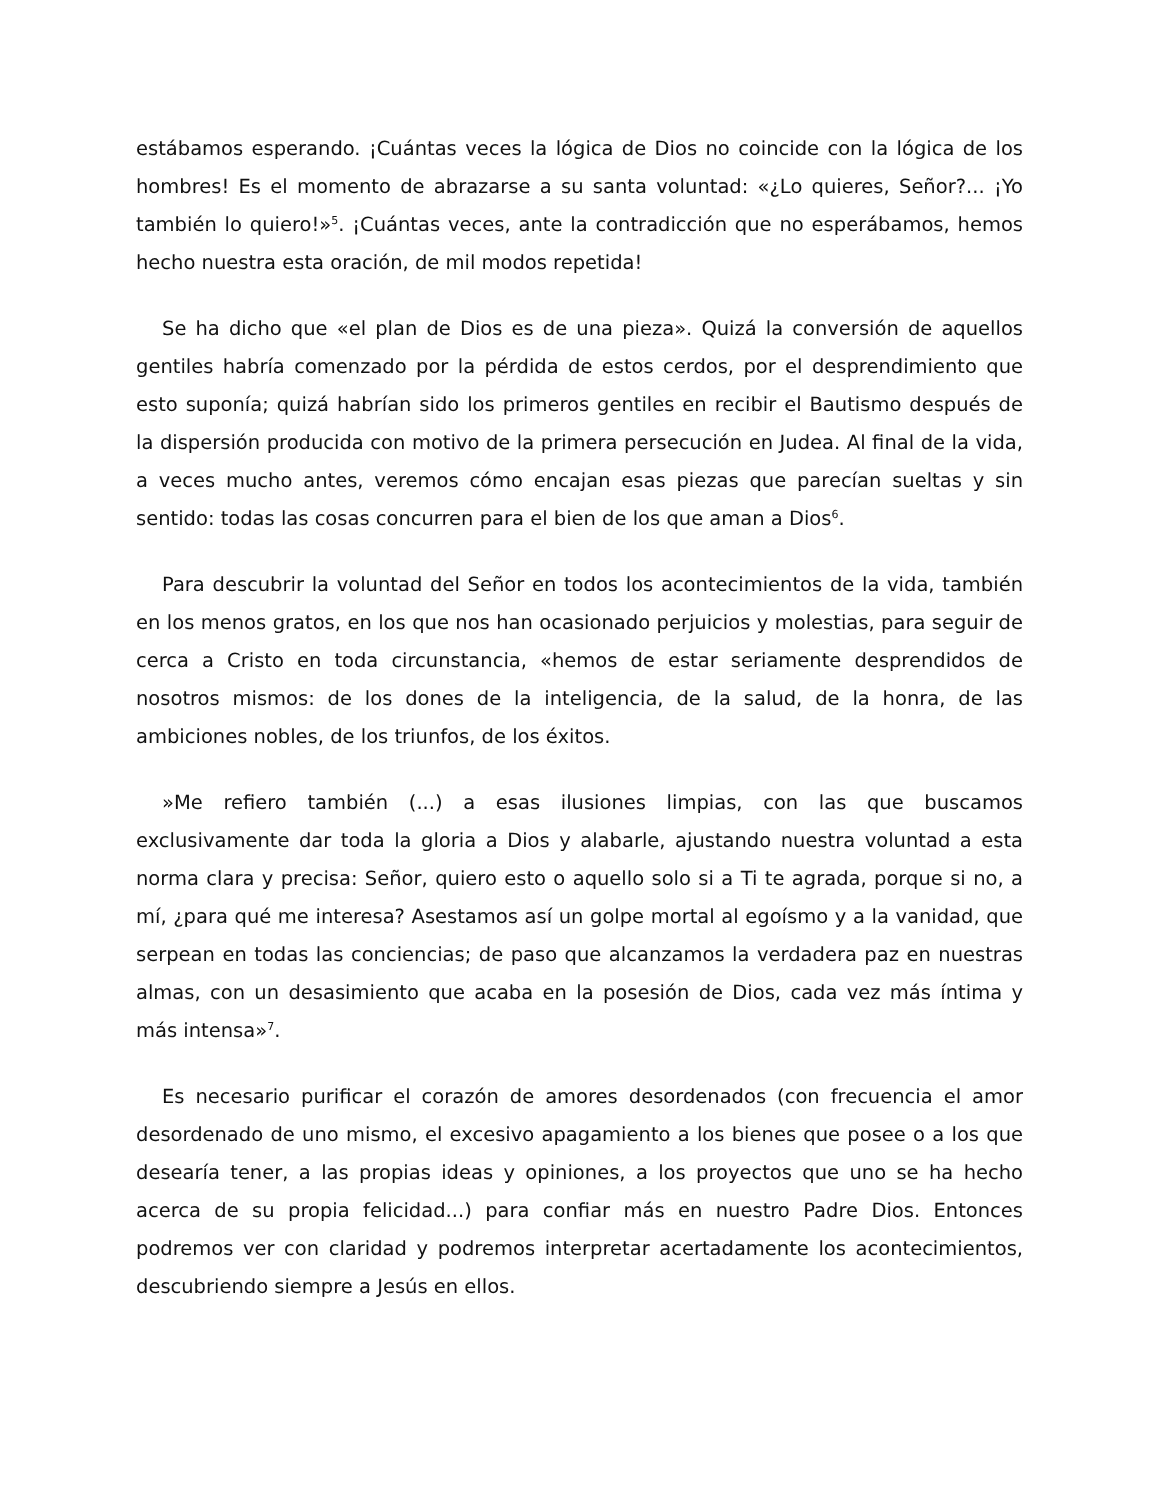estábamos esperando. ¡Cuántas veces la lógica de Dios no coincide con la lógica de los hombres! Es el momento de abrazarse a su santa voluntad: «¿Lo quieres, Señor?... ¡Yo también lo quiero!»<sup>5</sup>. ¡Cuántas veces, ante la contradicción que no esperábamos, hemos hecho nuestra esta oración, de mil modos repetida!
Se ha dicho que «el plan de Dios es de una pieza». Quizá la conversión de aquellos gentiles habría comenzado por la pérdida de estos cerdos, por el desprendimiento que esto suponía; quizá habrían sido los primeros gentiles en recibir el Bautismo después de la dispersión producida con motivo de la primera persecución en Judea. Al final de la vida, a veces mucho antes, veremos cómo encajan esas piezas que parecían sueltas y sin sentido: todas las cosas concurren para el bien de los que aman a Dios<sup>6</sup>.
Para descubrir la voluntad del Señor en todos los acontecimientos de la vida, también en los menos gratos, en los que nos han ocasionado perjuicios y molestias, para seguir de cerca a Cristo en toda circunstancia, «hemos de estar seriamente desprendidos de nosotros mismos: de los dones de la inteligencia, de la salud, de la honra, de las ambiciones nobles, de los triunfos, de los éxitos.
»Me refiero también (...) a esas ilusiones limpias, con las que buscamos exclusivamente dar toda la gloria a Dios y alabarle, ajustando nuestra voluntad a esta norma clara y precisa: Señor, quiero esto o aquello solo si a Ti te agrada, porque si no, a mí, ¿para qué me interesa? Asestamos así un golpe mortal al egoísmo y a la vanidad, que serpean en todas las conciencias; de paso que alcanzamos la verdadera paz en nuestras almas, con un desasimiento que acaba en la posesión de Dios, cada vez más íntima y más intensa»<sup>7</sup>.
Es necesario purificar el corazón de amores desordenados (con frecuencia el amor desordenado de uno mismo, el excesivo apagamiento a los bienes que posee o a los que desearía tener, a las propias ideas y opiniones, a los proyectos que uno se ha hecho acerca de su propia felicidad...) para confiar más en nuestro Padre Dios. Entonces podremos ver con claridad y podremos interpretar acertadamente los acontecimientos, descubriendo siempre a Jesús en ellos.